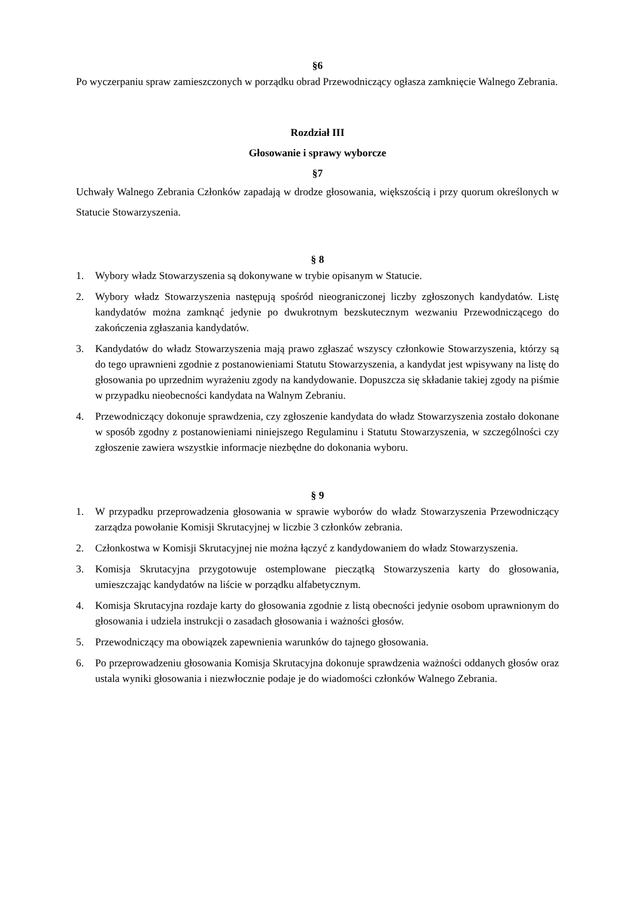§6
Po wyczerpaniu spraw zamieszczonych w porządku obrad Przewodniczący ogłasza zamknięcie Walnego Zebrania.
Rozdział III
Głosowanie i sprawy wyborcze
§7
Uchwały Walnego Zebrania Członków zapadają w drodze głosowania, większością i przy quorum określonych w Statucie Stowarzyszenia.
§ 8
1. Wybory władz Stowarzyszenia są dokonywane w trybie opisanym w Statucie.
2. Wybory władz Stowarzyszenia następują spośród nieograniczonej liczby zgłoszonych kandydatów. Listę kandydatów można zamknąć jedynie po dwukrotnym bezskutecznym wezwaniu Przewodniczącego do zakończenia zgłaszania kandydatów.
3. Kandydatów do władz Stowarzyszenia mają prawo zgłaszać wszyscy członkowie Stowarzyszenia, którzy są do tego uprawnieni zgodnie z postanowieniami Statutu Stowarzyszenia, a kandydat jest wpisywany na listę do głosowania po uprzednim wyrażeniu zgody na kandydowanie. Dopuszcza się składanie takiej zgody na piśmie w przypadku nieobecności kandydata na Walnym Zebraniu.
4. Przewodniczący dokonuje sprawdzenia, czy zgłoszenie kandydata do władz Stowarzyszenia zostało dokonane w sposób zgodny z postanowieniami niniejszego Regulaminu i Statutu Stowarzyszenia, w szczególności czy zgłoszenie zawiera wszystkie informacje niezbędne do dokonania wyboru.
§ 9
1. W przypadku przeprowadzenia głosowania w sprawie wyborów do władz Stowarzyszenia Przewodniczący zarządza powołanie Komisji Skrutacyjnej w liczbie 3 członków zebrania.
2. Członkostwa w Komisji Skrutacyjnej nie można łączyć z kandydowaniem do władz Stowarzyszenia.
3. Komisja Skrutacyjna przygotowuje ostemplowane pieczątką Stowarzyszenia karty do głosowania, umieszczając kandydatów na liście w porządku alfabetycznym.
4. Komisja Skrutacyjna rozdaje karty do głosowania zgodnie z listą obecności jedynie osobom uprawnionym do głosowania i udziela instrukcji o zasadach głosowania i ważności głosów.
5. Przewodniczący ma obowiązek zapewnienia warunków do tajnego głosowania.
6. Po przeprowadzeniu głosowania Komisja Skrutacyjna dokonuje sprawdzenia ważności oddanych głosów oraz ustala wyniki głosowania i niezwłocznie podaje je do wiadomości członków Walnego Zebrania.